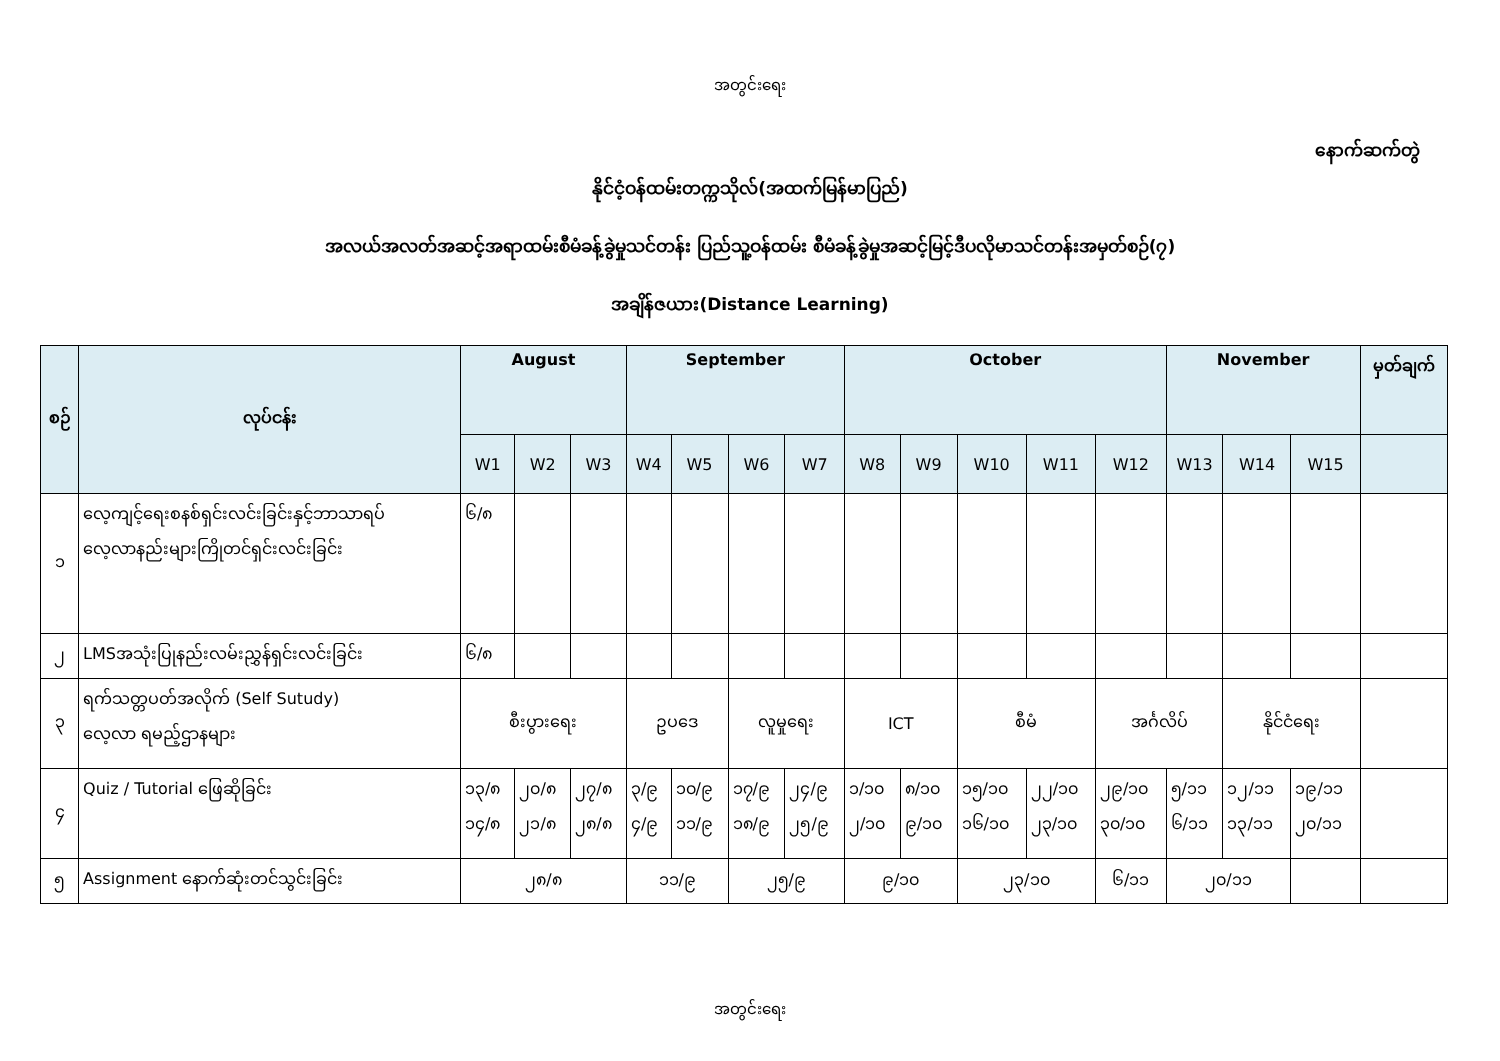အတွင်းရေး
နောက်ဆက်တွဲ
နိုင်ငံ့ဝန်ထမ်းတက္ကသိုလ်(အထက်မြန်မာပြည်)
အလယ်အလတ်အဆင့်အရာထမ်းစီမံခန့်ခွဲမှုသင်တန်း ပြည်သူ့ဝန်ထမ်း စီမံခန့်ခွဲမှုအဆင့်မြင့်ဒီပလိုမာသင်တန်းအမှတ်စဉ်(၇)
အချိန်ဇယား(Distance Learning)
| စဉ် | လုပ်ငန်း | August | | | September | | | | October | | | | | November | | | မှတ်ချက် |
| --- | --- | --- | --- | --- | --- | --- | --- | --- | --- | --- | --- | --- | --- | --- | --- | --- | --- |
| | | W1 | W2 | W3 | W4 | W5 | W6 | W7 | W8 | W9 | W10 | W11 | W12 | W13 | W14 | W15 | |
| ၁ | လေ့ကျင့်ရေးစနစ်ရှင်းလင်းခြင်းနှင့်ဘာသာရပ် လေ့လာနည်းများကြိုတင်ရှင်းလင်းခြင်း | ၆/၈ | | | | | | | | | | | | | | | |
| ၂ | LMSအသုံးပြုနည်းလမ်းညွှန်ရှင်းလင်းခြင်း | ၆/၈ | | | | | | | | | | | | | | | |
| ၃ | ရက်သတ္တပတ်အလိုက် (Self Sutudy) လေ့လာ ရမည့်ဌာနများ | စီးပွားရေး | | | ဥပဒေ | | လူမှုရေး | | ICT | | စီမံ | | အင်္ဂလိပ် | | နိုင်ငံရေး | | |
| ၄ | Quiz / Tutorial ဖြေဆိုခြင်း | ၁၃/၈ ၁၄/၈ | ၂၀/၈ ၂၁/၈ | ၂၇/၈ ၂၈/၈ | ၃/၉ ၄/၉ | ၁၀/၉ ၁၁/၉ | ၁၇/၉ ၁၈/၉ | ၂၄/၉ ၂၅/၉ | ၁/၁၀ ၂/၁၀ | ၈/၁၀ ၉/၁၀ | ၁၅/၁၀ ၁၆/၁၀ | ၂၂/၁၀ ၂၃/၁၀ | ၂၉/၁၀ ၃၀/၁၀ | ၅/၁၁ ၆/၁၁ | ၁၂/၁၁ ၁၃/၁၁ | ၁၉/၁၁ ၂၀/၁၁ | |
| ၅ | Assignment နောက်ဆုံးတင်သွင်းခြင်း | ၂၈/၈ | | | ၁၁/၉ | | ၂၅/၉ | | ၉/၁၀ | | ၂၃/၁၀ | | ၆/၁၁ | ၂၀/၁၁ | | | |
အတွင်းရေး